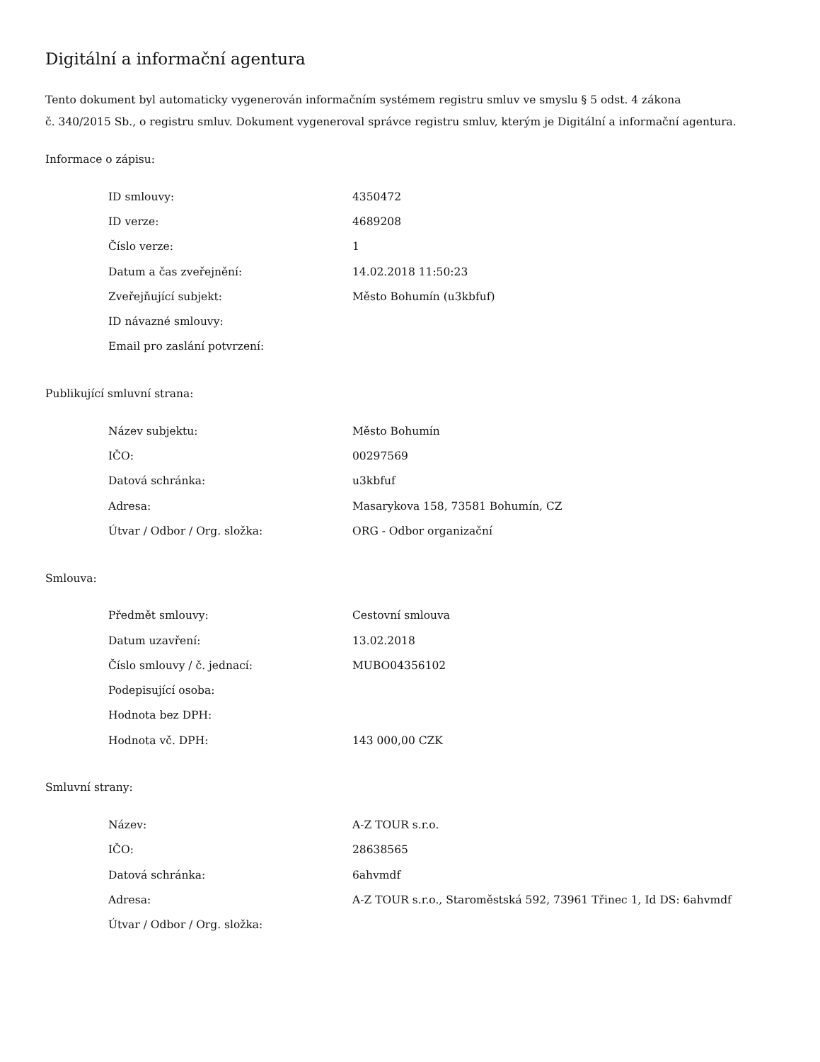Digitální a informační agentura
Tento dokument byl automaticky vygenerován informačním systémem registru smluv ve smyslu § 5 odst. 4 zákona
č. 340/2015 Sb., o registru smluv. Dokument vygeneroval správce registru smluv, kterým je Digitální a informační agentura.
Informace o zápisu:
| ID smlouvy: | 4350472 |
| ID verze: | 4689208 |
| Číslo verze: | 1 |
| Datum a čas zveřejnění: | 14.02.2018 11:50:23 |
| Zveřejňující subjekt: | Město Bohumín (u3kbfuf) |
| ID návazné smlouvy: | |
| Email pro zaslání potvrzení: | |
Publikující smluvní strana:
| Název subjektu: | Město Bohumín |
| IČO: | 00297569 |
| Datová schránka: | u3kbfuf |
| Adresa: | Masarykova 158, 73581 Bohumín, CZ |
| Útvar / Odbor / Org. složka: | ORG - Odbor organizační |
Smlouva:
| Předmět smlouvy: | Cestovní smlouva |
| Datum uzavření: | 13.02.2018 |
| Číslo smlouvy / č. jednací: | MUBO04356102 |
| Podepisující osoba: | |
| Hodnota bez DPH: | |
| Hodnota vč. DPH: | 143 000,00 CZK |
Smluvní strany:
| Název: | A-Z TOUR s.r.o. |
| IČO: | 28638565 |
| Datová schránka: | 6ahvmdf |
| Adresa: | A-Z TOUR s.r.o., Staroměstská 592, 73961 Třinec 1, Id DS: 6ahvmdf |
| Útvar / Odbor / Org. složka: | |